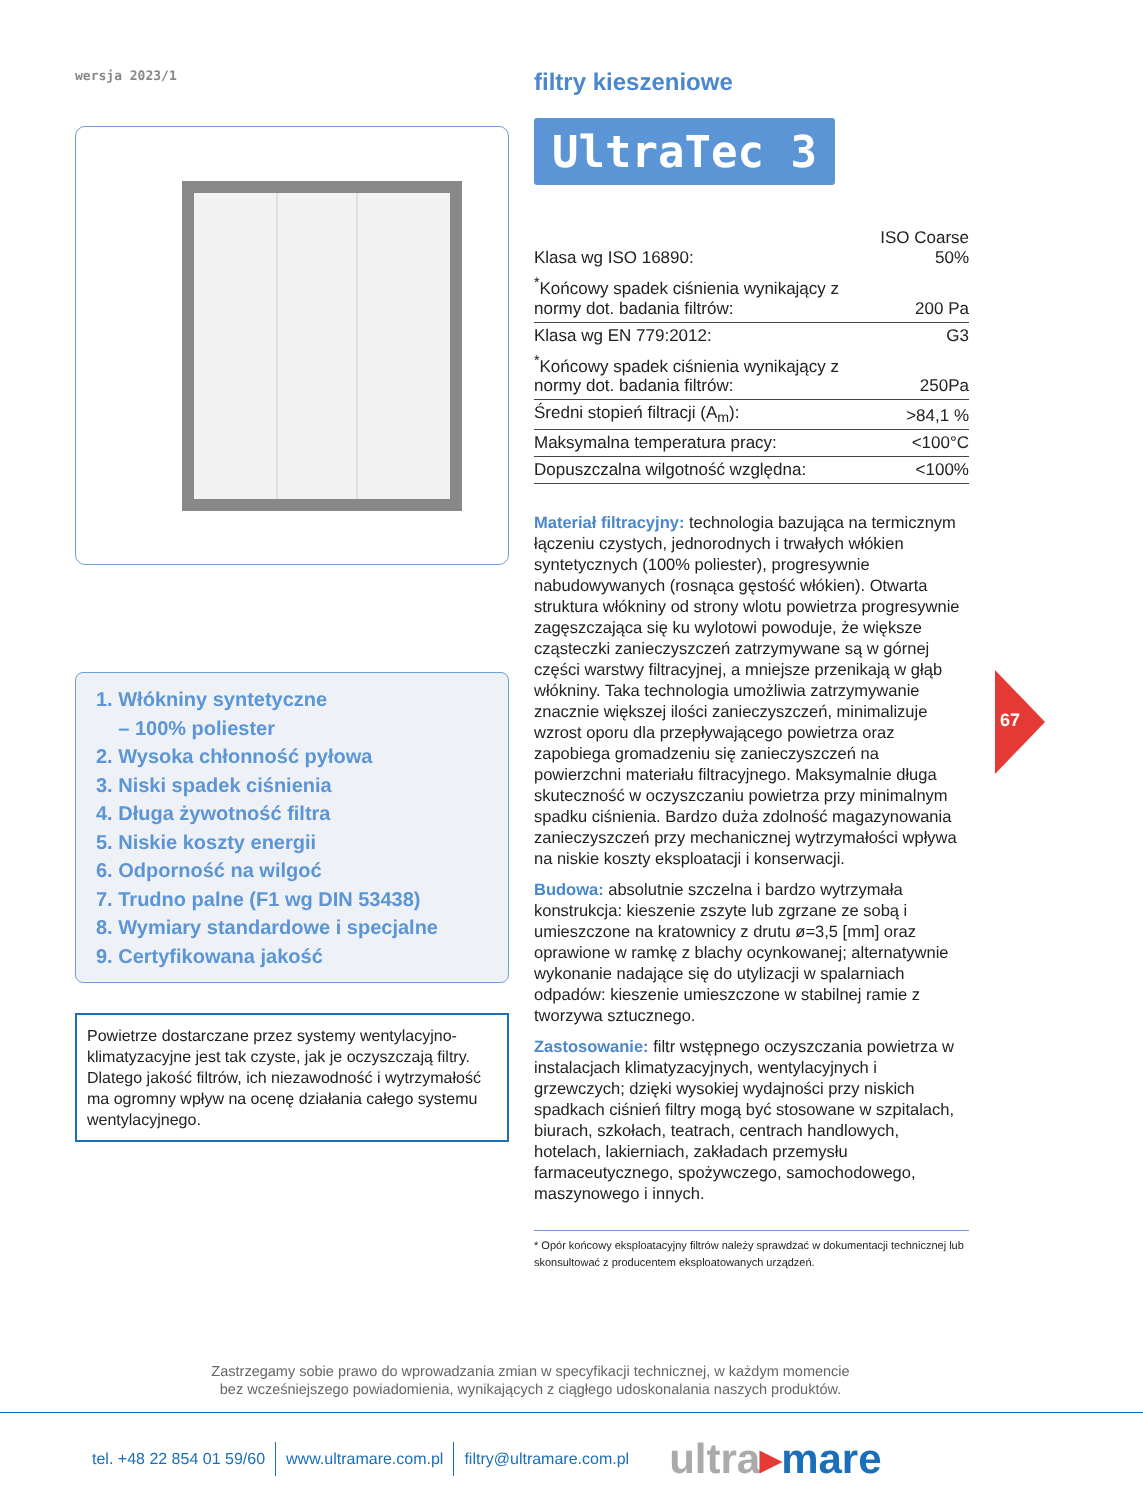wersja 2023/1
1. Włókniny syntetyczne
– 100% poliester
2. Wysoka chłonność pyłowa
3. Niski spadek ciśnienia
4. Długa żywotność filtra
5. Niskie koszty energii
6. Odporność na wilgoć
7. Trudno palne (F1 wg DIN 53438)
8. Wymiary standardowe i specjalne
9. Certyfikowana jakość
Powietrze dostarczane przez systemy wentylacyjno-klimatyzacyjne jest tak czyste, jak je oczyszczają filtry. Dlatego jakość filtrów, ich niezawodność i wytrzymałość ma ogromny wpływ na ocenę działania całego systemu wentylacyjnego.
filtry kieszeniowe
UltraTec 3
| Klasa wg ISO 16890: | ISO Coarse 50% |
| <sup>*</sup> Końcowy spadek ciśnienia wynikający z normy dot. badania filtrów: | 200 Pa |
| Klasa wg EN 779:2012: | G3 |
| <sup>*</sup> Końcowy spadek ciśnienia wynikający z normy dot. badania filtrów: | 250Pa |
| Średni stopień filtracji (A<sub>m</sub>): | >84,1 % |
| Maksymalna temperatura pracy: | <100°C |
| Dopuszczalna wilgotność względna: | <100% |
Materiał filtracyjny: technologia bazująca na termicznym łączeniu czystych, jednorodnych i trwałych włókien syntetycznych (100% poliester), progresywnie nabudowywanych (rosnąca gęstość włókien). Otwarta struktura włókniny od strony wlotu powietrza progresywnie zagęszczająca się ku wylotowi powoduje, że większe cząsteczki zanieczyszczeń zatrzymywane są w górnej części warstwy filtracyjnej, a mniejsze przenikają w głąb włókniny. Taka technologia umożliwia zatrzymywanie znacznie większej ilości zanieczyszczeń, minimalizuje wzrost oporu dla przepływającego powietrza oraz zapobiega gromadzeniu się zanieczyszczeń na powierzchni materiału filtracyjnego. Maksymalnie długa skuteczność w oczyszczaniu powietrza przy minimalnym spadku ciśnienia. Bardzo duża zdolność magazynowania zanieczyszczeń przy mechanicznej wytrzymałości wpływa na niskie koszty eksploatacji i konserwacji.
Budowa: absolutnie szczelna i bardzo wytrzymała konstrukcja: kieszenie zszyte lub zgrzane ze sobą i umieszczone na kratownicy z drutu ø=3,5 [mm] oraz oprawione w ramkę z blachy ocynkowanej; alternatywnie wykonanie nadające się do utylizacji w spalarniach odpadów: kieszenie umieszczone w stabilnej ramie z tworzywa sztucznego.
Zastosowanie: filtr wstępnego oczyszczania powietrza w instalacjach klimatyzacyjnych, wentylacyjnych i grzewczych; dzięki wysokiej wydajności przy niskich spadkach ciśnień filtry mogą być stosowane w szpitalach, biurach, szkołach, teatrach, centrach handlowych, hotelach, lakierniach, zakładach przemysłu farmaceutycznego, spożywczego, samochodowego, maszynowego i innych.
* Opór końcowy eksploatacyjny filtrów należy sprawdzać w dokumentacji technicznej lub skonsultować z producentem eksploatowanych urządzeń.
67
Zastrzegamy sobie prawo do wprowadzania zmian w specyfikacji technicznej, w każdym momencie
bez wcześniejszego powiadomienia, wynikających z ciągłego udoskonalania naszych produktów.
tel. +48 22 854 01 59/60 www.ultramare.com.pl filtry@ultramare.com.pl
ultra▸mare